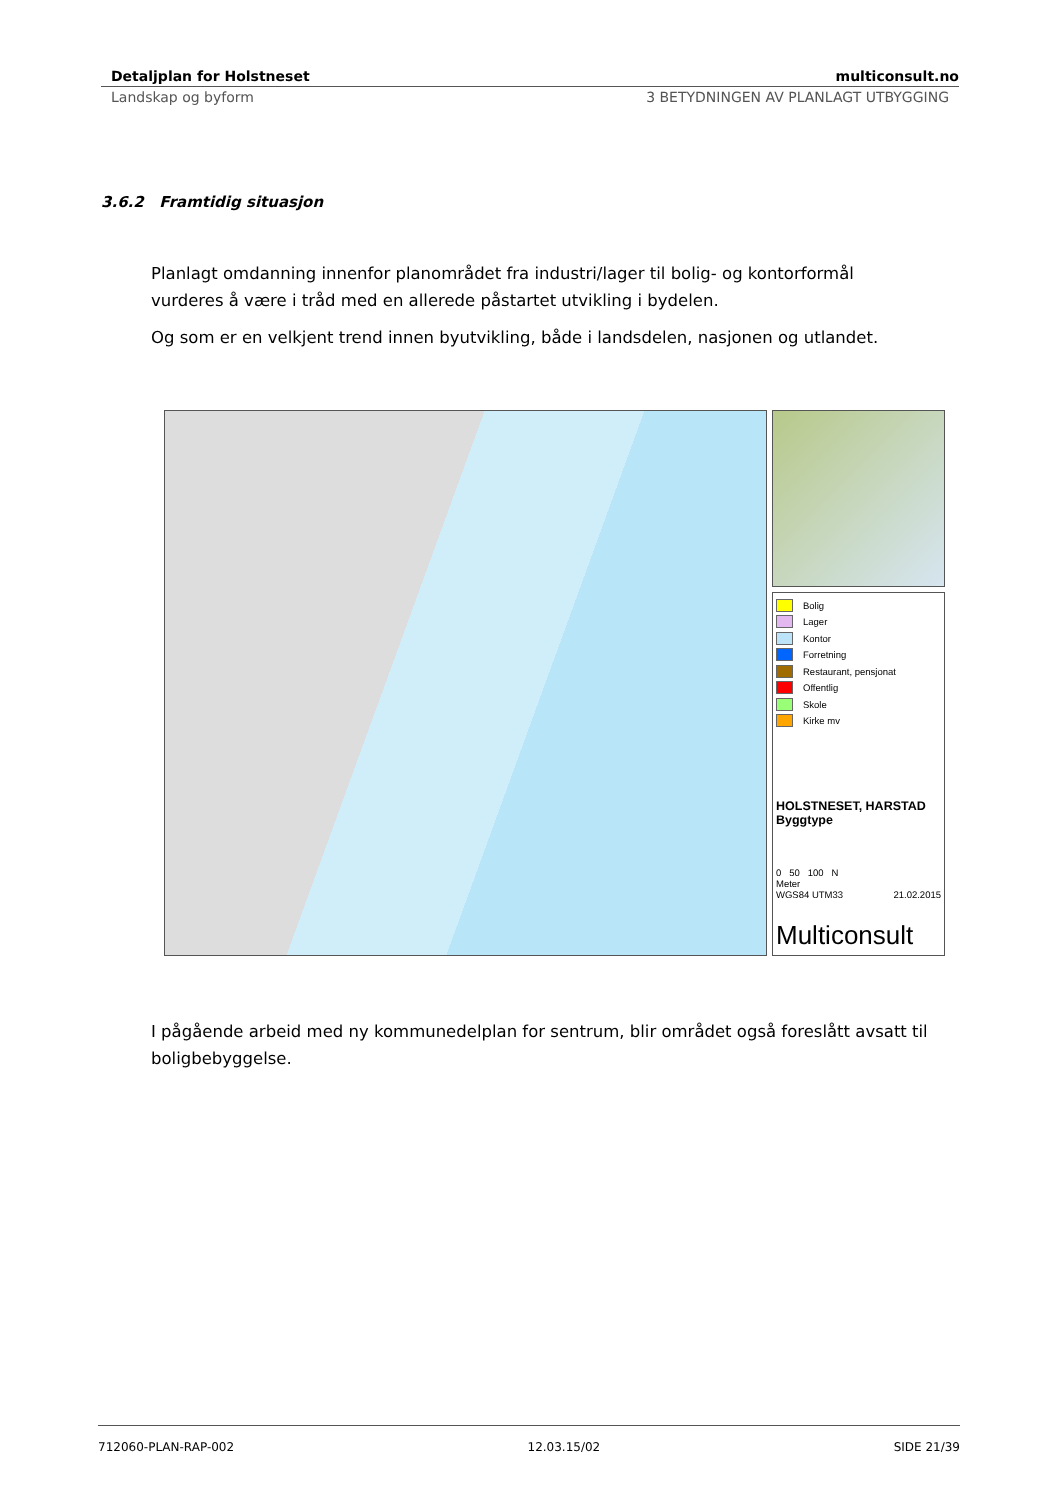Detaljplan for Holstneset multiconsult.no
Landskap og byform 3 BETYDNINGEN AV PLANLAGT UTBYGGING
3.6.2 Framtidig situasjon
Planlagt omdanning innenfor planområdet fra industri/lager til bolig- og kontorformål vurderes å være i tråd med en allerede påstartet utvikling i bydelen.
Og som er en velkjent trend innen byutvikling, både i landsdelen, nasjonen og utlandet.
Bolig
Lager
Kontor
Forretning
Restaurant, pensjonat
Offentlig
Skole
Kirke mv
HOLSTNESET, HARSTAD
Byggtype
0 50 100 N
Meter
WGS84 UTM33 21.02.2015
Multiconsult
I pågående arbeid med ny kommunedelplan for sentrum, blir området også foreslått avsatt til boligbebyggelse.
712060-PLAN-RAP-002 12.03.15/02 SIDE 21/39